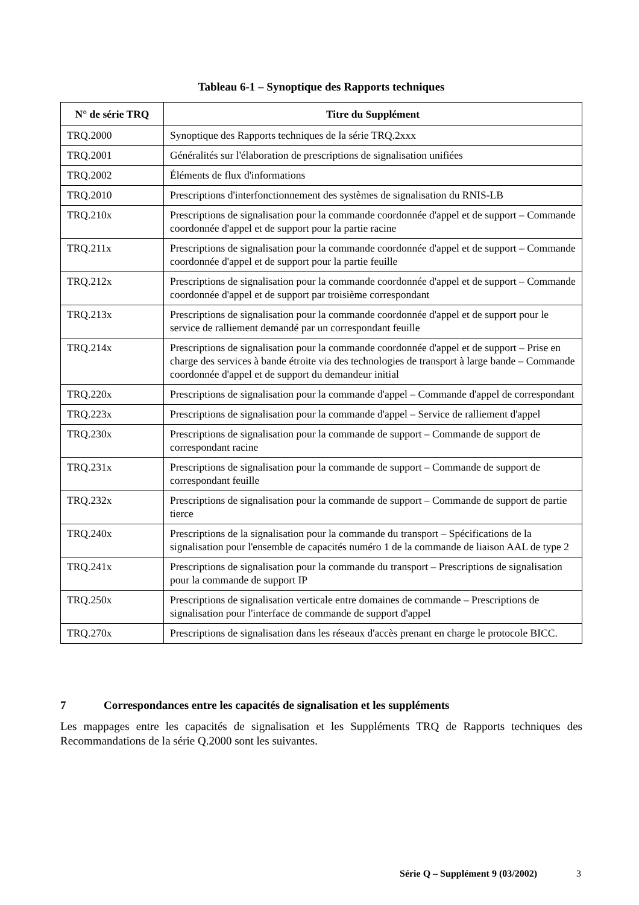Tableau 6-1 – Synoptique des Rapports techniques
| N° de série TRQ | Titre du Supplément |
| --- | --- |
| TRQ.2000 | Synoptique des Rapports techniques de la série TRQ.2xxx |
| TRQ.2001 | Généralités sur l'élaboration de prescriptions de signalisation unifiées |
| TRQ.2002 | Éléments de flux d'informations |
| TRQ.2010 | Prescriptions d'interfonctionnement des systèmes de signalisation du RNIS-LB |
| TRQ.210x | Prescriptions de signalisation pour la commande coordonnée d'appel et de support – Commande coordonnée d'appel et de support pour la partie racine |
| TRQ.211x | Prescriptions de signalisation pour la commande coordonnée d'appel et de support – Commande coordonnée d'appel et de support pour la partie feuille |
| TRQ.212x | Prescriptions de signalisation pour la commande coordonnée d'appel et de support – Commande coordonnée d'appel et de support par troisième correspondant |
| TRQ.213x | Prescriptions de signalisation pour la commande coordonnée d'appel et de support pour le service de ralliement demandé par un correspondant feuille |
| TRQ.214x | Prescriptions de signalisation pour la commande coordonnée d'appel et de support – Prise en charge des services à bande étroite via des technologies de transport à large bande – Commande coordonnée d'appel et de support du demandeur initial |
| TRQ.220x | Prescriptions de signalisation pour la commande d'appel – Commande d'appel de correspondant |
| TRQ.223x | Prescriptions de signalisation pour la commande d'appel – Service de ralliement d'appel |
| TRQ.230x | Prescriptions de signalisation pour la commande de support – Commande de support de correspondant racine |
| TRQ.231x | Prescriptions de signalisation pour la commande de support – Commande de support de correspondant feuille |
| TRQ.232x | Prescriptions de signalisation pour la commande de support – Commande de support de partie tierce |
| TRQ.240x | Prescriptions de la signalisation pour la commande du transport – Spécifications de la signalisation pour l'ensemble de capacités numéro 1 de la commande de liaison AAL de type 2 |
| TRQ.241x | Prescriptions de signalisation pour la commande du transport – Prescriptions de signalisation pour la commande de support IP |
| TRQ.250x | Prescriptions de signalisation verticale entre domaines de commande – Prescriptions de signalisation pour l'interface de commande de support d'appel |
| TRQ.270x | Prescriptions de signalisation dans les réseaux d'accès prenant en charge le protocole BICC. |
7 Correspondances entre les capacités de signalisation et les suppléments
Les mappages entre les capacités de signalisation et les Suppléments TRQ de Rapports techniques des Recommandations de la série Q.2000 sont les suivantes.
Série Q – Supplément 9 (03/2002) 3